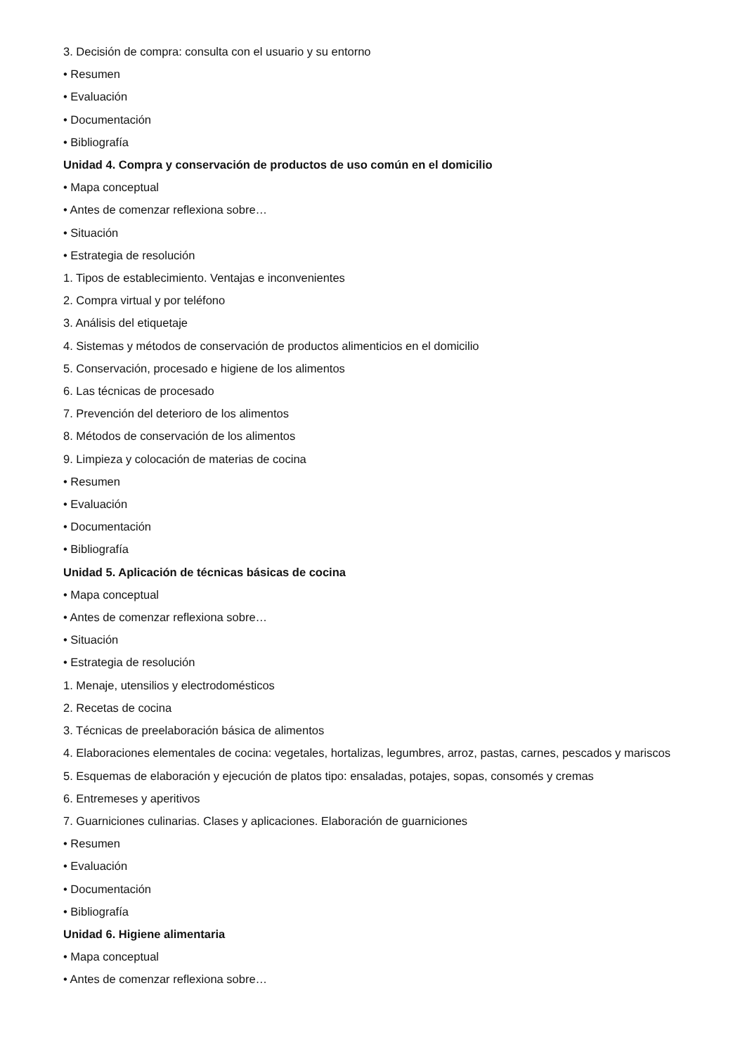3. Decisión de compra: consulta con el usuario y su entorno
• Resumen
• Evaluación
• Documentación
• Bibliografía
Unidad 4. Compra y conservación de productos de uso común en el domicilio
• Mapa conceptual
• Antes de comenzar reflexiona sobre…
• Situación
• Estrategia de resolución
1. Tipos de establecimiento. Ventajas e inconvenientes
2. Compra virtual y por teléfono
3. Análisis del etiquetaje
4. Sistemas y métodos de conservación de productos alimenticios en el domicilio
5. Conservación, procesado e higiene de los alimentos
6. Las técnicas de procesado
7. Prevención del deterioro de los alimentos
8. Métodos de conservación de los alimentos
9. Limpieza y colocación de materias de cocina
• Resumen
• Evaluación
• Documentación
• Bibliografía
Unidad 5. Aplicación de técnicas básicas de cocina
• Mapa conceptual
• Antes de comenzar reflexiona sobre…
• Situación
• Estrategia de resolución
1. Menaje, utensilios y electrodomésticos
2. Recetas de cocina
3. Técnicas de preelaboración básica de alimentos
4. Elaboraciones elementales de cocina: vegetales, hortalizas, legumbres, arroz, pastas, carnes, pescados y mariscos
5. Esquemas de elaboración y ejecución de platos tipo: ensaladas, potajes, sopas, consomés y cremas
6. Entremeses y aperitivos
7. Guarniciones culinarias. Clases y aplicaciones. Elaboración de guarniciones
• Resumen
• Evaluación
• Documentación
• Bibliografía
Unidad 6. Higiene alimentaria
• Mapa conceptual
• Antes de comenzar reflexiona sobre…